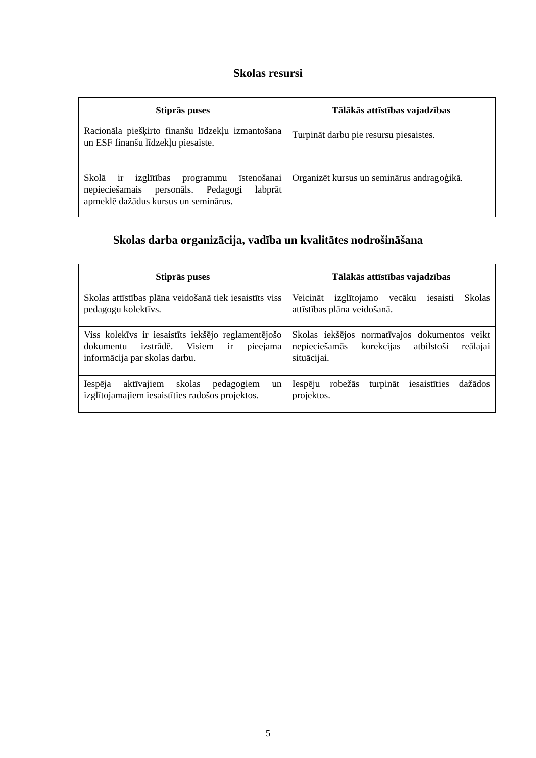Skolas resursi
| Stiprās puses | Tālākās attīstības vajadzības |
| --- | --- |
| Racionāla piešķirto finanšu līdzekļu izmantošana un ESF finanšu līdzekļu piesaiste. | Turpināt darbu pie resursu piesaistes. |
| Skolā ir izglītības programmu īstenošanai nepieciešamais personāls. Pedagogi labprāt apmeklē dažādus kursus un seminārus. | Organizēt kursus un seminārus andragoģikā. |
Skolas darba organizācija, vadība un kvalitātes nodrošināšana
| Stiprās puses | Tālākās attīstības vajadzības |
| --- | --- |
| Skolas attīstības plāna veidošanā tiek iesaistīts viss pedagogu kolektīvs. | Veicināt izglītojamo vecāku iesaisti Skolas attīstības plāna veidošanā. |
| Viss kolekīvs ir iesaistīts iekšējo reglamentējošo dokumentu izstrādē. Visiem ir pieejama informācija par skolas darbu. | Skolas iekšējos normatīvajos dokumentos veikt nepieciešamās korekcijas atbilstoši reālajai situācijai. |
| Iespēja aktīvajiem skolas pedagogiem un izglītojamajiem iesaistīties radošos projektos. | Iespēju robežās turpināt iesaistīties dažādos projektos. |
5